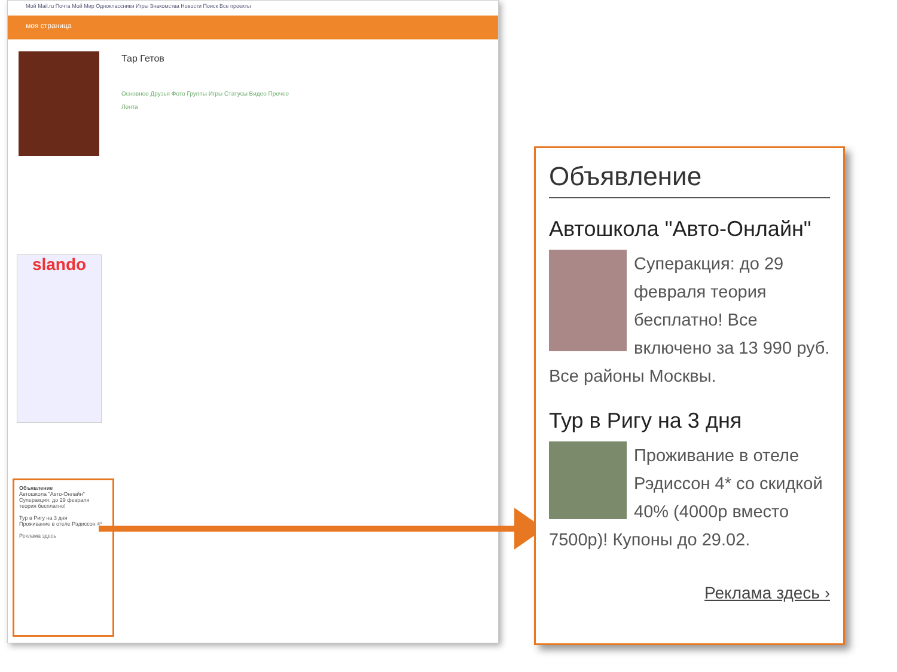Мой Mail.ru Почта Мой Мир Одноклассники Игры Знакомства Новости Поиск Все проекты
моя страница
Тар Гетов
Основное Друзья Фото Группы Игры Статусы Видео Прочее
Лента
slando
Объявление
Автошкола "Авто-Онлайн"
Суперакция: до 29 февраля теория бесплатно!
Тур в Ригу на 3 дня
Проживание в отеле Рэдиссон 4*
Реклама здесь
Объявление
Автошкола "Авто-Онлайн"
Суперакция: до 29 февраля теория бесплатно! Все включено за 13 990 руб. Все районы Москвы.
Тур в Ригу на 3 дня
Проживание в отеле Рэдиссон 4* со скидкой 40% (4000р вместо 7500р)! Купоны до 29.02.
Реклама здесь ›